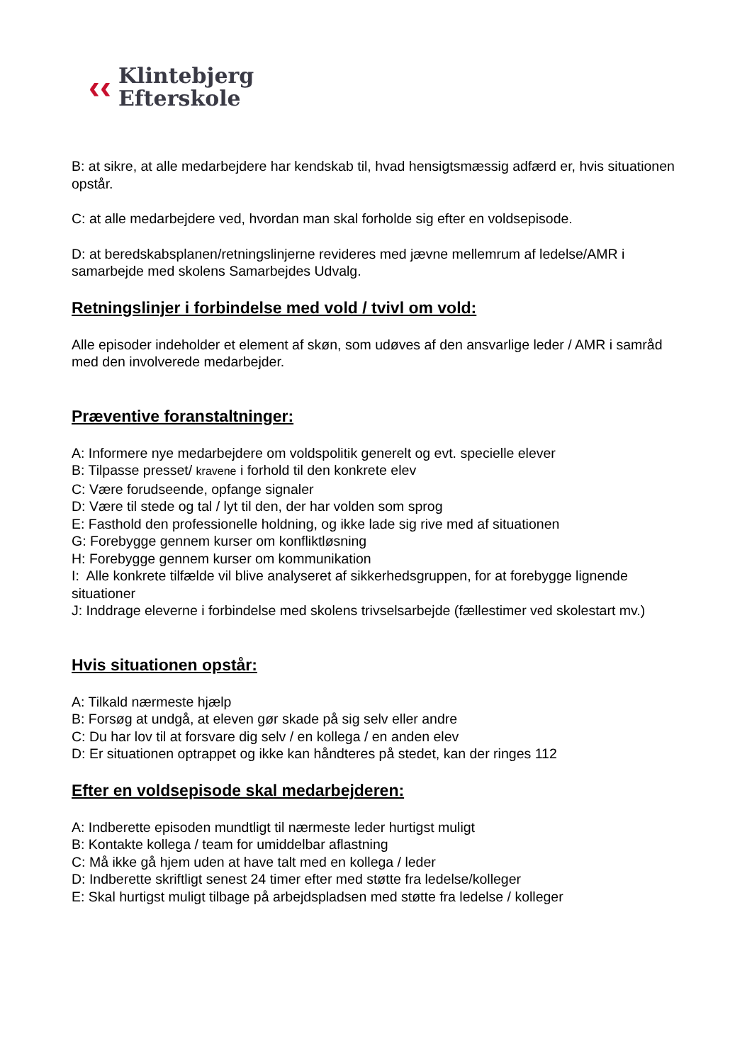‹‹
Klintebjerg
Efterskole
B: at sikre, at alle medarbejdere har kendskab til, hvad hensigtsmæssig adfærd er, hvis situationen opstår.
C: at alle medarbejdere ved, hvordan man skal forholde sig efter en voldsepisode.
D: at beredskabsplanen/retningslinjerne revideres med jævne mellemrum af ledelse/AMR i samarbejde med skolens Samarbejdes Udvalg.
Retningslinjer i forbindelse med vold / tvivl om vold:
Alle episoder indeholder et element af skøn, som udøves af den ansvarlige leder / AMR i samråd med den involverede medarbejder.
Præventive foranstaltninger:
A: Informere nye medarbejdere om voldspolitik generelt og evt. specielle elever
B: Tilpasse presset/ kravene i forhold til den konkrete elev
C: Være forudseende, opfange signaler
D: Være til stede og tal / lyt til den, der har volden som sprog
E: Fasthold den professionelle holdning, og ikke lade sig rive med af situationen
G: Forebygge gennem kurser om konfliktløsning
H: Forebygge gennem kurser om kommunikation
I: Alle konkrete tilfælde vil blive analyseret af sikkerhedsgruppen, for at forebygge lignende situationer
J: Inddrage eleverne i forbindelse med skolens trivselsarbejde (fællestimer ved skolestart mv.)
Hvis situationen opstår:
A: Tilkald nærmeste hjælp
B: Forsøg at undgå, at eleven gør skade på sig selv eller andre
C: Du har lov til at forsvare dig selv / en kollega / en anden elev
D: Er situationen optrappet og ikke kan håndteres på stedet, kan der ringes 112
Efter en voldsepisode skal medarbejderen:
A: Indberette episoden mundtligt til nærmeste leder hurtigst muligt
B: Kontakte kollega / team for umiddelbar aflastning
C: Må ikke gå hjem uden at have talt med en kollega / leder
D: Indberette skriftligt senest 24 timer efter med støtte fra ledelse/kolleger
E: Skal hurtigst muligt tilbage på arbejdspladsen med støtte fra ledelse / kolleger